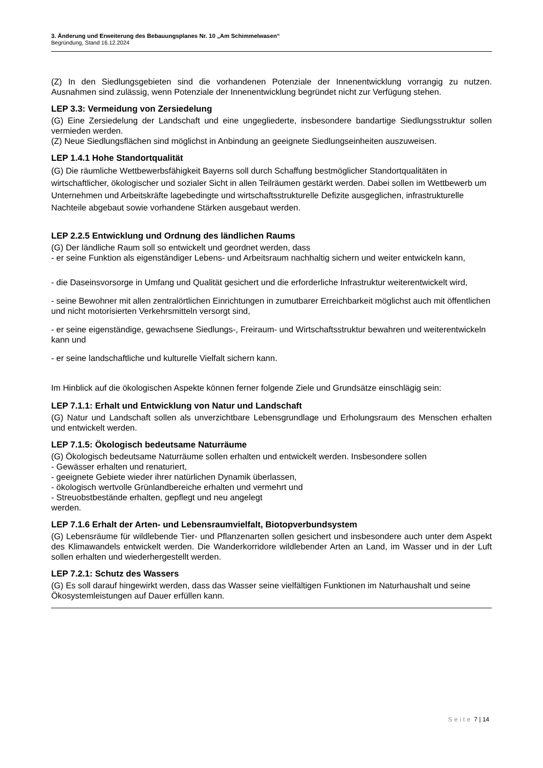3. Änderung und Erweiterung des Bebauungsplanes Nr. 10 „Am Schimmelwasen“
Begründung, Stand 16.12.2024
(Z) In den Siedlungsgebieten sind die vorhandenen Potenziale der Innenentwicklung vorrangig zu nutzen. Ausnahmen sind zulässig, wenn Potenziale der Innenentwicklung begründet nicht zur Verfügung stehen.
LEP 3.3: Vermeidung von Zersiedelung
(G) Eine Zersiedelung der Landschaft und eine ungegliederte, insbesondere bandartige Siedlungsstruktur sollen vermieden werden.
(Z) Neue Siedlungsflächen sind möglichst in Anbindung an geeignete Siedlungseinheiten auszuweisen.
LEP 1.4.1 Hohe Standortqualität
(G) Die räumliche Wettbewerbsfähigkeit Bayerns soll durch Schaffung bestmöglicher Standortqualitäten in wirtschaftlicher, ökologischer und sozialer Sicht in allen Teilräumen gestärkt werden. Dabei sollen im Wettbewerb um Unternehmen und Arbeitskräfte lagebedingte und wirtschaftsstrukturelle Defizite ausgeglichen, infrastrukturelle Nachteile abgebaut sowie vorhandene Stärken ausgebaut werden.
LEP 2.2.5 Entwicklung und Ordnung des ländlichen Raums
(G) Der ländliche Raum soll so entwickelt und geordnet werden, dass
- er seine Funktion als eigenständiger Lebens- und Arbeitsraum nachhaltig sichern und weiter entwickeln kann,
- die Daseinsvorsorge in Umfang und Qualität gesichert und die erforderliche Infrastruktur weiterentwickelt wird,
- seine Bewohner mit allen zentralörtlichen Einrichtungen in zumutbarer Erreichbarkeit möglichst auch mit öffentlichen und nicht motorisierten Verkehrsmitteln versorgt sind,
- er seine eigenständige, gewachsene Siedlungs-, Freiraum- und Wirtschaftsstruktur bewahren und weiterentwickeln kann und
- er seine landschaftliche und kulturelle Vielfalt sichern kann.
Im Hinblick auf die ökologischen Aspekte können ferner folgende Ziele und Grundsätze einschlägig sein:
LEP 7.1.1: Erhalt und Entwicklung von Natur und Landschaft
(G) Natur und Landschaft sollen als unverzichtbare Lebensgrundlage und Erholungsraum des Menschen erhalten und entwickelt werden.
LEP 7.1.5: Ökologisch bedeutsame Naturräume
(G) Ökologisch bedeutsame Naturräume sollen erhalten und entwickelt werden. Insbesondere sollen
- Gewässer erhalten und renaturiert,
- geeignete Gebiete wieder ihrer natürlichen Dynamik überlassen,
- ökologisch wertvolle Grünlandbereiche erhalten und vermehrt und
- Streuobstbestände erhalten, gepflegt und neu angelegt
werden.
LEP 7.1.6 Erhalt der Arten- und Lebensraumvielfalt, Biotopverbundsystem
(G) Lebensräume für wildlebende Tier- und Pflanzenarten sollen gesichert und insbesondere auch unter dem Aspekt des Klimawandels entwickelt werden. Die Wanderkorridore wildlebender Arten an Land, im Wasser und in der Luft sollen erhalten und wiederhergestellt werden.
LEP 7.2.1: Schutz des Wassers
(G) Es soll darauf hingewirkt werden, dass das Wasser seine vielfältigen Funktionen im Naturhaushalt und seine Ökosystemleistungen auf Dauer erfüllen kann.
Seite 7 | 14